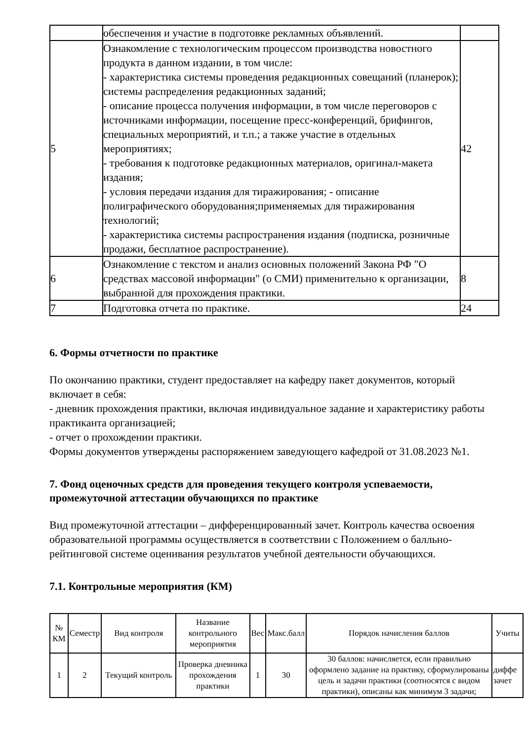| | обеспечения и участие в подготовке рекламных объявлений. | |
| 5 | Ознакомление с технологическим процессом производства новостного продукта в данном издании, в том числе: - характеристика системы проведения редакционных совещаний (планерок); системы распределения редакционных заданий; - описание процесса получения информации, в том числе переговоров с источниками информации, посещение пресс-конференций, брифингов, специальных мероприятий, и т.п.; а также участие в отдельных мероприятиях; - требования к подготовке редакционных материалов, оригинал-макета издания; - условия передачи издания для тиражирования; - описание полиграфического оборудования;применяемых для тиражирования технологий; - характеристика системы распространения издания (подписка, розничные продажи, бесплатное распространение). | 42 |
| 6 | Ознакомление с текстом и анализ основных положений Закона РФ "О средствах массовой информации" (о СМИ) применительно к организации, выбранной для прохождения практики. | 8 |
| 7 | Подготовка отчета по практике. | 24 |
6. Формы отчетности по практике
По окончанию практики, студент предоставляет на кафедру пакет документов, который включает в себя:
- дневник прохождения практики, включая индивидуальное задание и характеристику работы практиканта организацией;
- отчет о прохождении практики.
Формы документов утверждены распоряжением заведующего кафедрой от 31.08.2023 №1.
7. Фонд оценочных средств для проведения текущего контроля успеваемости, промежуточной аттестации обучающихся по практике
Вид промежуточной аттестации – дифференцированный зачет. Контроль качества освоения образовательной программы осуществляется в соответствии с Положением о балльно-рейтинговой системе оценивания результатов учебной деятельности обучающихся.
7.1. Контрольные мероприятия (КМ)
| № КМ | Семестр | Вид контроля | Название контрольного мероприятия | Вес | Макс.балл | Порядок начисления баллов | Учиты |
| --- | --- | --- | --- | --- | --- | --- | --- |
| 1 | 2 | Текущий контроль | Проверка дневника прохождения практики | 1 | 30 | 30 баллов: начисляется, если правильно оформлено задание на практику, сформулированы цель и задачи практики (соотносятся с видом практики), описаны как минимум 3 задачи; | диффе зачет |